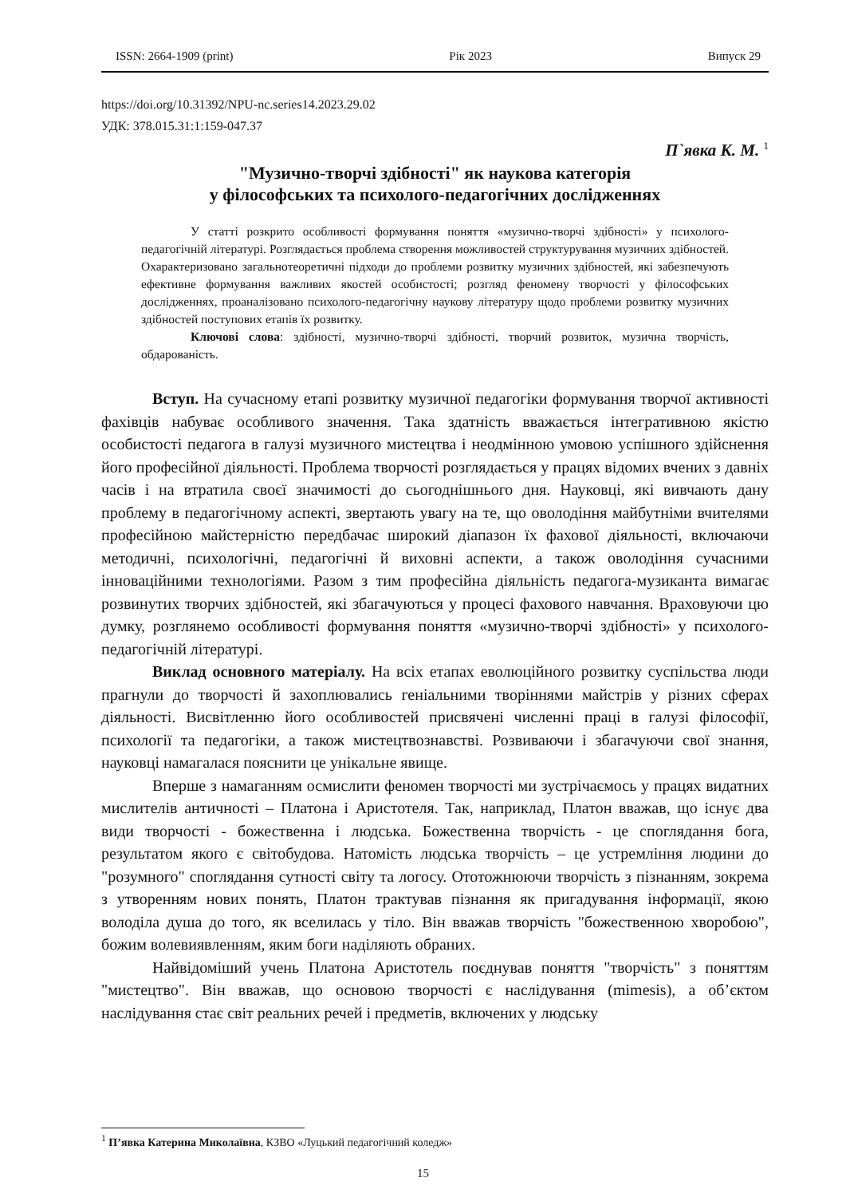ISSN: 2664-1909 (print) Рік 2023 Випуск 29
https://doi.org/10.31392/NPU-nc.series14.2023.29.02
УДК: 378.015.31:1:159-047.37
П`явка К. М. <sup>1</sup>
"Музично-творчі здібності" як наукова категорія
у філософських та психолого-педагогічних дослідженнях
У статті розкрито особливості формування поняття «музично-творчі здібності» у психолого-педагогічній літературі. Розглядається проблема створення можливостей структурування музичних здібностей. Охарактеризовано загальнотеоретичні підходи до проблеми розвитку музичних здібностей, які забезпечують ефективне формування важливих якостей особистості; розгляд феномену творчості у філософських дослідженнях, проаналізовано психолого-педагогічну наукову літературу щодо проблеми розвитку музичних здібностей поступових етапів їх розвитку.
Ключові слова: здібності, музично-творчі здібності, творчий розвиток, музична творчість, обдарованість.
Вступ. На сучасному етапі розвитку музичної педагогіки формування творчої активності фахівців набуває особливого значення. Така здатність вважається інтегративною якістю особистості педагога в галузі музичного мистецтва і неодмінною умовою успішного здійснення його професійної діяльності. Проблема творчості розглядається у працях відомих вчених з давніх часів і на втратила своєї значимості до сьогоднішнього дня. Науковці, які вивчають дану проблему в педагогічному аспекті, звертають увагу на те, що оволодіння майбутніми вчителями професійною майстерністю передбачає широкий діапазон їх фахової діяльності, включаючи методичні, психологічні, педагогічні й виховні аспекти, а також оволодіння сучасними інноваційними технологіями. Разом з тим професійна діяльність педагога-музиканта вимагає розвинутих творчих здібностей, які збагачуються у процесі фахового навчання. Враховуючи цю думку, розглянемо особливості формування поняття «музично-творчі здібності» у психолого-педагогічній літературі.
Виклад основного матеріалу. На всіх етапах еволюційного розвитку суспільства люди прагнули до творчості й захоплювались геніальними творіннями майстрів у різних сферах діяльності. Висвітленню його особливостей присвячені численні праці в галузі філософії, психології та педагогіки, а також мистецтвознавстві. Розвиваючи і збагачуючи свої знання, науковці намагалася пояснити це унікальне явище.
Вперше з намаганням осмислити феномен творчості ми зустрічаємось у працях видатних мислителів античності – Платона і Аристотеля. Так, наприклад, Платон вважав, що існує два види творчості - божественна і людська. Божественна творчість - це споглядання бога, результатом якого є світобудова. Натомість людська творчість – це устремління людини до "розумного" споглядання сутності світу та логосу. Ототожнюючи творчість з пізнанням, зокрема з утворенням нових понять, Платон трактував пізнання як пригадування інформації, якою володіла душа до того, як вселилась у тіло. Він вважав творчість "божественною хворобою", божим волевиявленням, яким боги наділяють обраних.
Найвідоміший учень Платона Аристотель поєднував поняття "творчість" з поняттям "мистецтво". Він вважав, що основою творчості є наслідування (mimesis), а об’єктом наслідування стає світ реальних речей і предметів, включених у людську
<sup>1</sup> П’явка Катерина Миколаївна, КЗВО «Луцький педагогічний коледж»
15